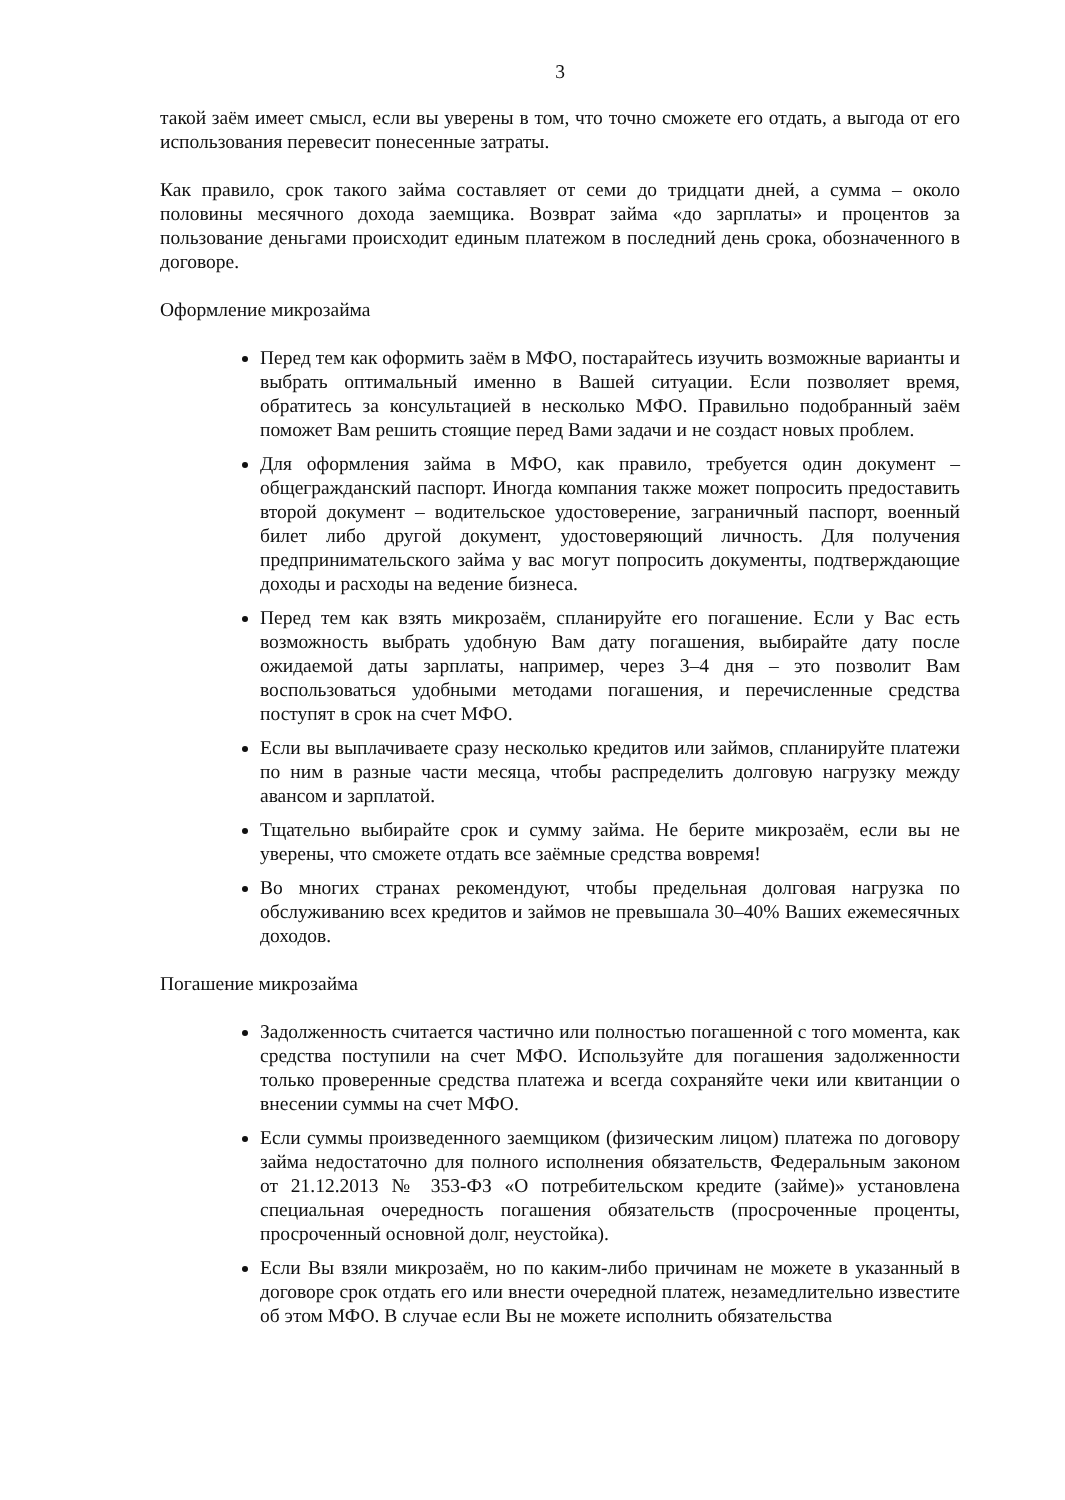3
такой заём имеет смысл, если вы уверены в том, что точно сможете его отдать, а выгода от его использования перевесит понесенные затраты.
Как правило, срок такого займа составляет от семи до тридцати дней, а сумма – около половины месячного дохода заемщика. Возврат займа «до зарплаты» и процентов за пользование деньгами происходит единым платежом в последний день срока, обозначенного в договоре.
Оформление микрозайма
Перед тем как оформить заём в МФО, постарайтесь изучить возможные варианты и выбрать оптимальный именно в Вашей ситуации. Если позволяет время, обратитесь за консультацией в несколько МФО. Правильно подобранный заём поможет Вам решить стоящие перед Вами задачи и не создаст новых проблем.
Для оформления займа в МФО, как правило, требуется один документ – общегражданский паспорт. Иногда компания также может попросить предоставить второй документ – водительское удостоверение, заграничный паспорт, военный билет либо другой документ, удостоверяющий личность. Для получения предпринимательского займа у вас могут попросить документы, подтверждающие доходы и расходы на ведение бизнеса.
Перед тем как взять микрозаём, спланируйте его погашение. Если у Вас есть возможность выбрать удобную Вам дату погашения, выбирайте дату после ожидаемой даты зарплаты, например, через 3–4 дня – это позволит Вам воспользоваться удобными методами погашения, и перечисленные средства поступят в срок на счет МФО.
Если вы выплачиваете сразу несколько кредитов или займов, спланируйте платежи по ним в разные части месяца, чтобы распределить долговую нагрузку между авансом и зарплатой.
Тщательно выбирайте срок и сумму займа. Не берите микрозаём, если вы не уверены, что сможете отдать все заёмные средства вовремя!
Во многих странах рекомендуют, чтобы предельная долговая нагрузка по обслуживанию всех кредитов и займов не превышала 30–40% Ваших ежемесячных доходов.
Погашение микрозайма
Задолженность считается частично или полностью погашенной с того момента, как средства поступили на счет МФО. Используйте для погашения задолженности только проверенные средства платежа и всегда сохраняйте чеки или квитанции о внесении суммы на счет МФО.
Если суммы произведенного заемщиком (физическим лицом) платежа по договору займа недостаточно для полного исполнения обязательств, Федеральным законом от 21.12.2013 № 353-ФЗ «О потребительском кредите (займе)» установлена специальная очередность погашения обязательств (просроченные проценты, просроченный основной долг, неустойка).
Если Вы взяли микрозаём, но по каким-либо причинам не можете в указанный в договоре срок отдать его или внести очередной платеж, незамедлительно известите об этом МФО. В случае если Вы не можете исполнить обязательства